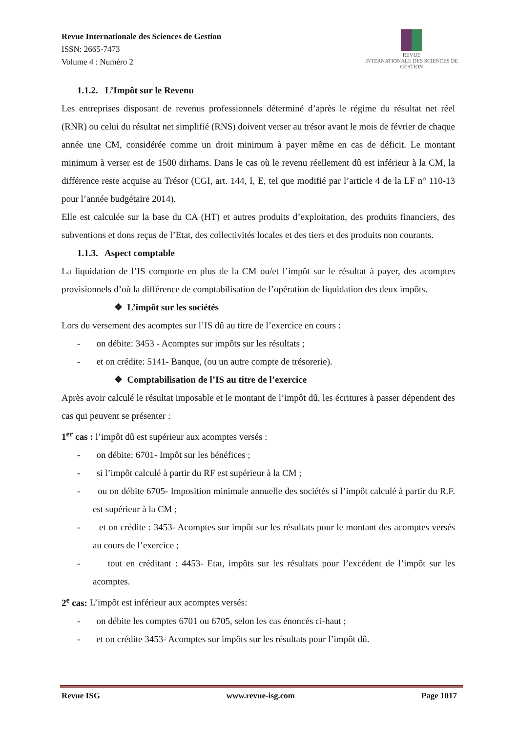Revue Internationale des Sciences de Gestion
ISSN: 2665-7473
Volume 4 : Numéro 2
REVUE
INTERNATIONALE DES SCIENCES DE GESTION
1.1.2. L’Impôt sur le Revenu
Les entreprises disposant de revenus professionnels déterminé d’après le régime du résultat net réel (RNR) ou celui du résultat net simplifié (RNS) doivent verser au trésor avant le mois de février de chaque année une CM, considérée comme un droit minimum à payer même en cas de déficit. Le montant minimum à verser est de 1500 dirhams. Dans le cas où le revenu réellement dû est inférieur à la CM, la différence reste acquise au Trésor (CGI, art. 144, I, E, tel que modifié par l’article 4 de la LF n° 110-13 pour l’année budgétaire 2014).
Elle est calculée sur la base du CA (HT) et autres produits d’exploitation, des produits financiers, des subventions et dons reçus de l’Etat, des collectivités locales et des tiers et des produits non courants.
1.1.3. Aspect comptable
La liquidation de l’IS comporte en plus de la CM ou/et l’impôt sur le résultat à payer, des acomptes provisionnels d’où la différence de comptabilisation de l’opération de liquidation des deux impôts.
❖ L’impôt sur les sociétés
Lors du versement des acomptes sur l’IS dû au titre de l’exercice en cours :
- on débite: 3453 - Acomptes sur impôts sur les résultats ;
- et on crédite: 5141- Banque, (ou un autre compte de trésorerie).
❖ Comptabilisation de l’IS au titre de l’exercice
Après avoir calculé le résultat imposable et le montant de l’impôt dû, les écritures à passer dépendent des cas qui peuvent se présenter :
1<sup>er</sup> cas : l’impôt dû est supérieur aux acomptes versés :
- on débite: 6701- Impôt sur les bénéfices ;
- si l’impôt calculé à partir du RF est supérieur à la CM ;
- ou on débite 6705- Imposition minimale annuelle des sociétés si l’impôt calculé à partir du R.F. est supérieur à la CM ;
- et on crédite : 3453- Acomptes sur impôt sur les résultats pour le montant des acomptes versés au cours de l’exercice ;
- tout en créditant : 4453- Etat, impôts sur les résultats pour l’excédent de l’impôt sur les acomptes.
2<sup>e</sup> cas: L’impôt est inférieur aux acomptes versés:
- on débite les comptes 6701 ou 6705, selon les cas énoncés ci-haut ;
- et on crédite 3453- Acomptes sur impôts sur les résultats pour l’impôt dû.
Revue ISG www.revue-isg.com Page 1017